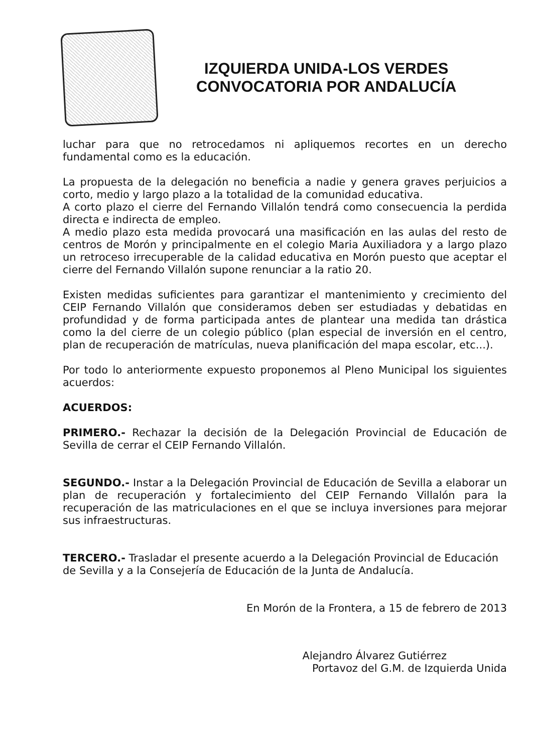IZQUIERDA UNIDA-LOS VERDES
CONVOCATORIA POR ANDALUCÍA
luchar para que no retrocedamos ni apliquemos recortes en un derecho fundamental como es la educación.
La propuesta de la delegación no beneficia a nadie y genera graves perjuicios a corto, medio y largo plazo a la totalidad de la comunidad educativa.
A corto plazo el cierre del Fernando Villalón tendrá como consecuencia la perdida directa e indirecta de empleo.
A medio plazo esta medida provocará una masificación en las aulas del resto de centros de Morón y principalmente en el colegio Maria Auxiliadora y a largo plazo un retroceso irrecuperable de la calidad educativa en Morón puesto que aceptar el cierre del Fernando Villalón supone renunciar a la ratio 20.
Existen medidas suficientes para garantizar el mantenimiento y crecimiento del CEIP Fernando Villalón que consideramos deben ser estudiadas y debatidas en profundidad y de forma participada antes de plantear una medida tan drástica como la del cierre de un colegio público (plan especial de inversión en el centro, plan de recuperación de matrículas, nueva planificación del mapa escolar, etc...).
Por todo lo anteriormente expuesto proponemos al Pleno Municipal los siguientes acuerdos:
ACUERDOS:
PRIMERO.- Rechazar la decisión de la Delegación Provincial de Educación de Sevilla de cerrar el CEIP Fernando Villalón.
SEGUNDO.- Instar a la Delegación Provincial de Educación de Sevilla a elaborar un plan de recuperación y fortalecimiento del CEIP Fernando Villalón para la recuperación de las matriculaciones en el que se incluya inversiones para mejorar sus infraestructuras.
TERCERO.- Trasladar el presente acuerdo a la Delegación Provincial de Educación de Sevilla y a la Consejería de Educación de la Junta de Andalucía.
En Morón de la Frontera, a 15 de febrero de 2013
Alejandro Álvarez Gutiérrez
Portavoz del G.M. de Izquierda Unida